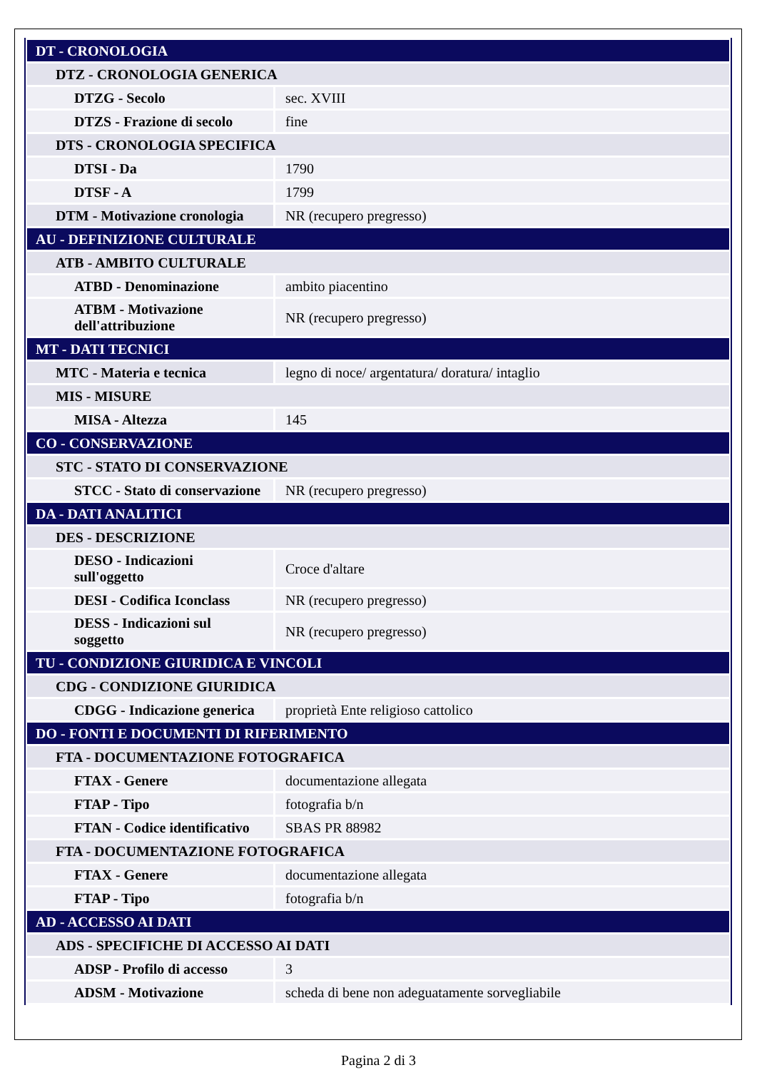| DT - CRONOLOGIA | |
| DTZ - CRONOLOGIA GENERICA | |
| DTZG - Secolo | sec. XVIII |
| DTZS - Frazione di secolo | fine |
| DTS - CRONOLOGIA SPECIFICA | |
| DTSI - Da | 1790 |
| DTSF - A | 1799 |
| DTM - Motivazione cronologia | NR (recupero pregresso) |
| AU - DEFINIZIONE CULTURALE | |
| ATB - AMBITO CULTURALE | |
| ATBD - Denominazione | ambito piacentino |
| ATBM - Motivazione dell'attribuzione | NR (recupero pregresso) |
| MT - DATI TECNICI | |
| MTC - Materia e tecnica | legno di noce/ argentatura/ doratura/ intaglio |
| MIS - MISURE | |
| MISA - Altezza | 145 |
| CO - CONSERVAZIONE | |
| STC - STATO DI CONSERVAZIONE | |
| STCC - Stato di conservazione | NR (recupero pregresso) |
| DA - DATI ANALITICI | |
| DES - DESCRIZIONE | |
| DESO - Indicazioni sull'oggetto | Croce d'altare |
| DESI - Codifica Iconclass | NR (recupero pregresso) |
| DESS - Indicazioni sul soggetto | NR (recupero pregresso) |
| TU - CONDIZIONE GIURIDICA E VINCOLI | |
| CDG - CONDIZIONE GIURIDICA | |
| CDGG - Indicazione generica | proprietà Ente religioso cattolico |
| DO - FONTI E DOCUMENTI DI RIFERIMENTO | |
| FTA - DOCUMENTAZIONE FOTOGRAFICA | |
| FTAX - Genere | documentazione allegata |
| FTAP - Tipo | fotografia b/n |
| FTAN - Codice identificativo | SBAS PR 88982 |
| FTA - DOCUMENTAZIONE FOTOGRAFICA | |
| FTAX - Genere | documentazione allegata |
| FTAP - Tipo | fotografia b/n |
| AD - ACCESSO AI DATI | |
| ADS - SPECIFICHE DI ACCESSO AI DATI | |
| ADSP - Profilo di accesso | 3 |
| ADSM - Motivazione | scheda di bene non adeguatamente sorvegliabile |
Pagina 2 di 3